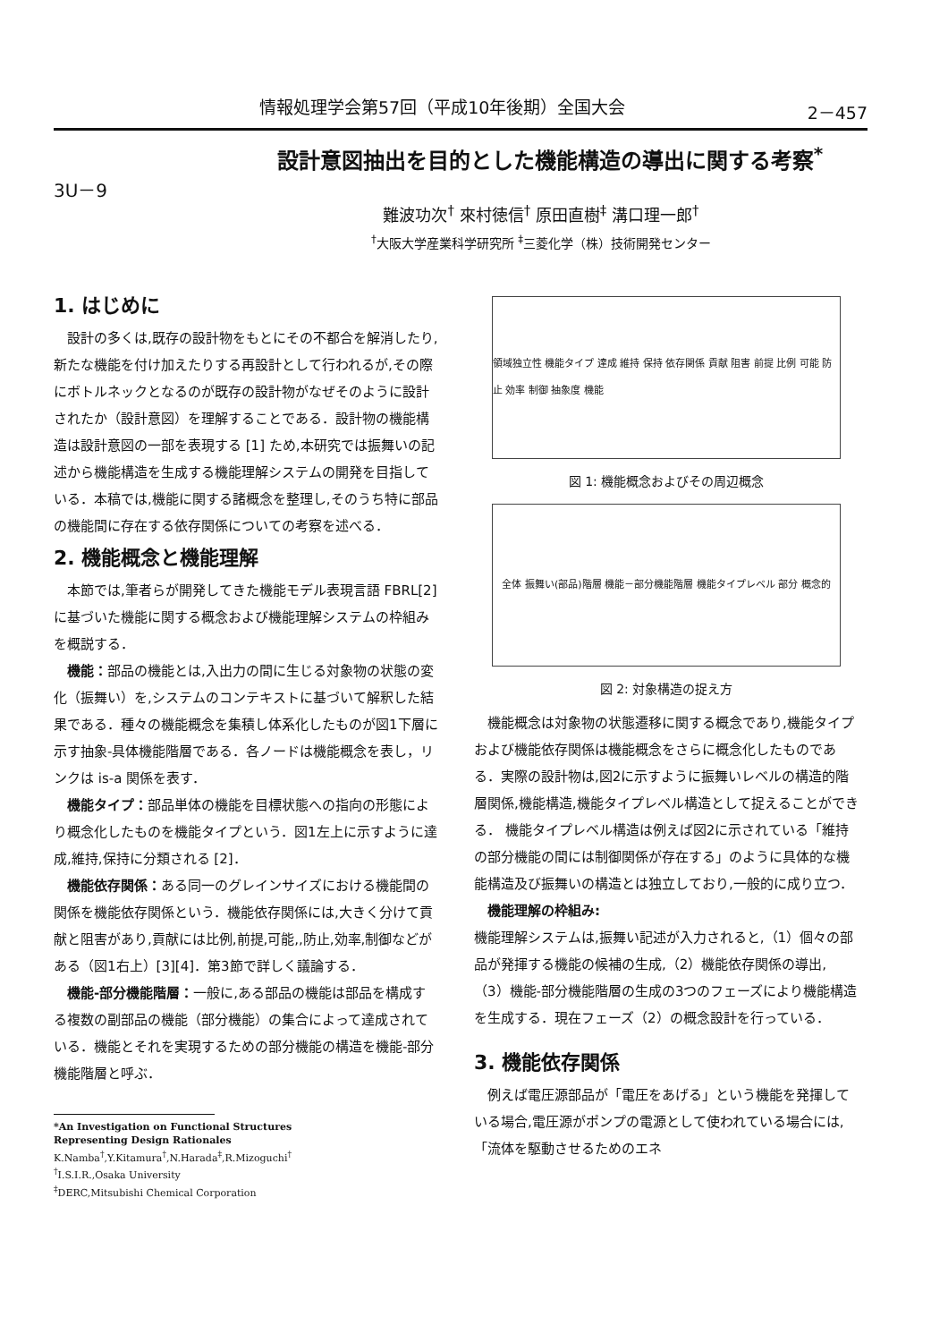情報処理学会第57回（平成10年後期）全国大会 2－457
設計意図抽出を目的とした機能構造の導出に関する考察<sup>*</sup>
3U－9
難波功次<sup>†</sup> 來村徳信<sup>†</sup> 原田直樹<sup>‡</sup> 溝口理一郎<sup>†</sup>
<sup>†</sup> 大阪大学産業科学研究所 <sup>‡</sup>三菱化学（株）技術開発センター
1. はじめに
設計の多くは,既存の設計物をもとにその不都合を解消したり,新たな機能を付け加えたりする再設計として行われるが,その際にボトルネックとなるのが既存の設計物がなぜそのように設計されたか（設計意図）を理解することである．設計物の機能構造は設計意図の一部を表現する [1] ため,本研究では振舞いの記述から機能構造を生成する機能理解システムの開発を目指している．本稿では,機能に関する諸概念を整理し,そのうち特に部品の機能間に存在する依存関係についての考察を述べる．
2. 機能概念と機能理解
本節では,筆者らが開発してきた機能モデル表現言語 FBRL[2] に基づいた機能に関する概念および機能理解システムの枠組みを概説する．
機能：部品の機能とは,入出力の間に生じる対象物の状態の変化（振舞い）を,システムのコンテキストに基づいて解釈した結果である．種々の機能概念を集積し体系化したものが図1下層に示す抽象-具体機能階層である．各ノードは機能概念を表し，リンクは is-a 関係を表す．
機能タイプ：部品単体の機能を目標状態への指向の形態により概念化したものを機能タイプという．図1左上に示すように達成,維持,保持に分類される [2]．
機能依存関係：ある同一のグレインサイズにおける機能間の関係を機能依存関係という．機能依存関係には,大きく分けて貢献と阻害があり,貢献には比例,前提,可能,,防止,効率,制御などがある（図1右上）[3][4]．第3節で詳しく議論する．
機能-部分機能階層：一般に,ある部品の機能は部品を構成する複数の副部品の機能（部分機能）の集合によって達成されている．機能とそれを実現するための部分機能の構造を機能-部分機能階層と呼ぶ．
*An Investigation on Functional Structures
Representing Design Rationales
K.Namba<sup>†</sup>,Y.Kitamura<sup>†</sup>,N.Harada<sup>‡</sup>,R.Mizoguchi<sup>†</sup>
<sup>†</sup> I.S.I.R.,Osaka University
<sup>‡</sup> DERC,Mitsubishi Chemical Corporation
領域独立性 機能タイプ 達成 維持 保持 依存関係 貢献 阻害 前提 比例 可能 防止 効率 制御 抽象度 機能
図 1: 機能概念およびその周辺概念
全体 振舞い(部品)階層 機能－部分機能階層 機能タイプレベル 部分 概念的
図 2: 対象構造の捉え方
機能概念は対象物の状態遷移に関する概念であり,機能タイプおよび機能依存関係は機能概念をさらに概念化したものである．実際の設計物は,図2に示すように振舞いレベルの構造的階層関係,機能構造,機能タイプレベル構造として捉えることができる． 機能タイプレベル構造は例えば図2に示されている「維持の部分機能の間には制御関係が存在する」のように具体的な機能構造及び振舞いの構造とは独立しており,一般的に成り立つ．
機能理解の枠組み:
機能理解システムは,振舞い記述が入力されると,（1）個々の部品が発揮する機能の候補の生成,（2）機能依存関係の導出,（3）機能-部分機能階層の生成の3つのフェーズにより機能構造を生成する．現在フェーズ（2）の概念設計を行っている．
3. 機能依存関係
例えば電圧源部品が「電圧をあげる」という機能を発揮している場合,電圧源がポンプの電源として使われている場合には,「流体を駆動させるためのエネ